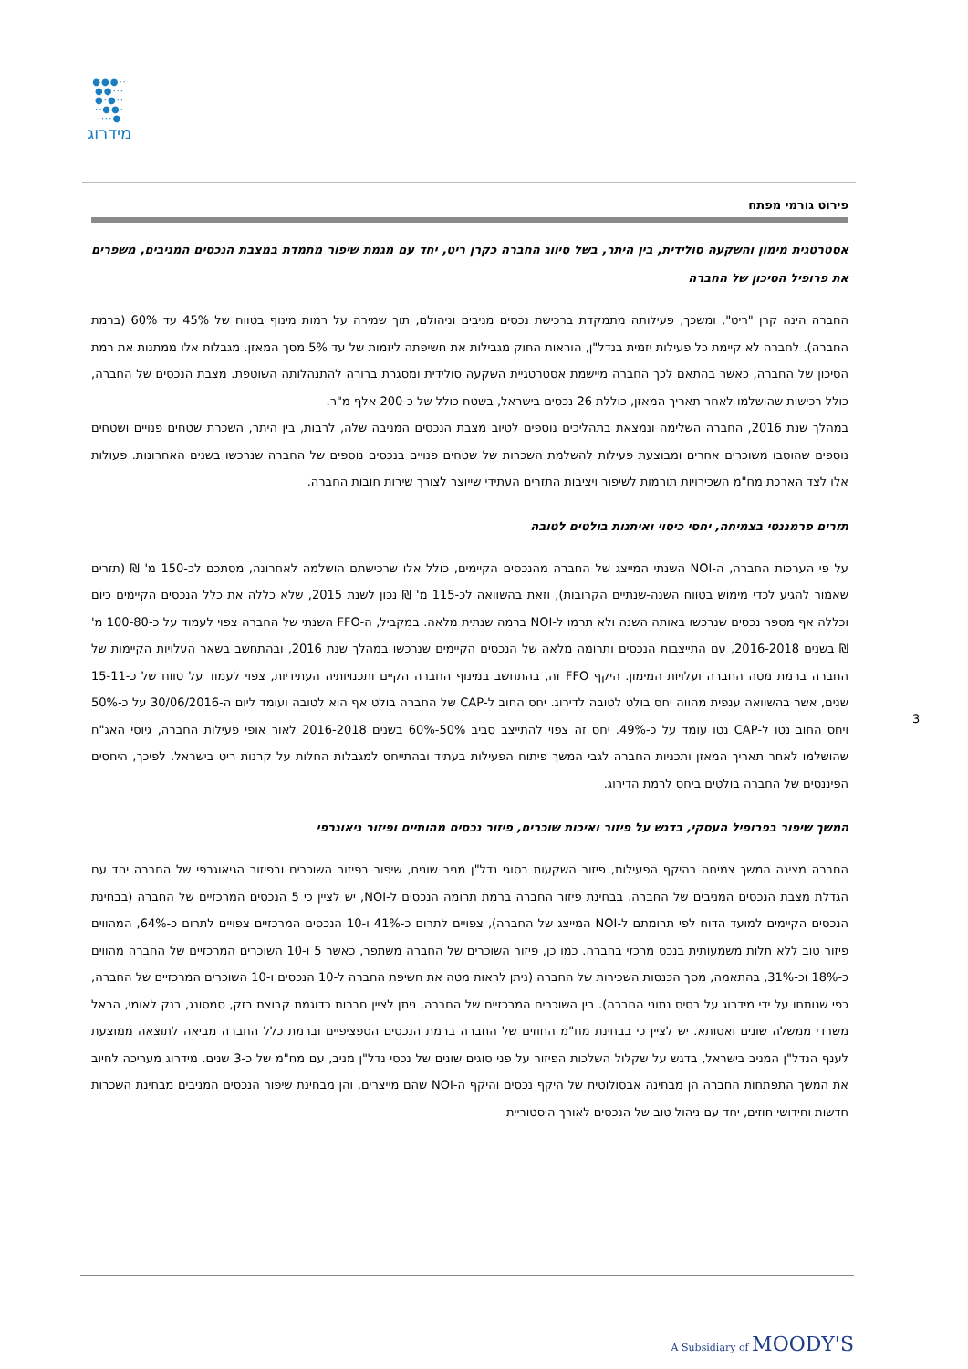●●●··
●●···
●·●··
··●●·
····●
מידרוג
פירוט גורמי מפתח
אסטרטגית מימון והשקעה סולידית, בין היתר, בשל סיווג החברה כקרן ריט, יחד עם מגמת שיפור מתמדת במצבת הנכסים המניבים, משפרים את פרופיל הסיכון של החברה
החברה הינה קרן "ריט", ומשכך, פעילותה מתמקדת ברכישת נכסים מניבים וניהולם, תוך שמירה על רמות מינוף בטווח של 45% עד 60% (ברמת החברה). לחברה לא קיימת כל פעילות יזמית בנדל"ן, הוראות החוק מגבילות את חשיפתה ליזמות של עד 5% מסך המאזן. מגבלות אלו ממתנות את רמת הסיכון של החברה, כאשר בהתאם לכך החברה מיישמת אסטרטגיית השקעה סולידית ומסגרת ברורה להתנהלותה השוטפת. מצבת הנכסים של החברה, כולל רכישות שהושלמו לאחר תאריך המאזן, כוללת 26 נכסים בישראל, בשטח כולל של כ-200 אלף מ"ר.
במהלך שנת 2016, החברה השלימה ונמצאת בתהליכים נוספים לטיוב מצבת הנכסים המניבה שלה, לרבות, בין היתר, השכרת שטחים פנויים ושטחים נוספים שהוסבו משוכרים אחרים ומבוצעת פעילות להשלמת השכרות של שטחים פנויים בנכסים נוספים של החברה שנרכשו בשנים האחרונות. פעולות אלו לצד הארכת מח"מ השכירויות תורמות לשיפור ויציבות התזרים העתידי שייוצר לצורך שירות חובות החברה.
תזרים פרמננטי בצמיחה, יחסי כיסוי ואיתנות בולטים לטובה
על פי הערכות החברה, ה-NOI השנתי המייצג של החברה מהנכסים הקיימים, כולל אלו שרכישתם הושלמה לאחרונה, מסתכם לכ-150 מ' ₪ (תזרים שאמור להגיע לכדי מימוש בטווח השנה-שנתיים הקרובות), וזאת בהשוואה לכ-115 מ' ₪ נכון לשנת 2015, שלא כללה את כלל הנכסים הקיימים כיום וכללה אף מספר נכסים שנרכשו באותה השנה ולא תרמו ל-NOI ברמה שנתית מלאה. במקביל, ה-FFO השנתי של החברה צפוי לעמוד על כ-100-80 מ' ₪ בשנים 2016-2018, עם התייצבות הנכסים ותרומה מלאה של הנכסים הקיימים שנרכשו במהלך שנת 2016, ובהתחשב בשאר העלויות הקיימות של החברה ברמת מטה החברה ועלויות המימון. היקף FFO זה, בהתחשב במינוף החברה הקיים ותכנויותיה העתידיות, צפוי לעמוד על טווח של כ-15-11 שנים, אשר בהשוואה ענפית מהווה יחס בולט לטובה לדירוג. יחס החוב ל-CAP של החברה בולט אף הוא לטובה ועומד ליום ה-30/06/2016 על כ-50% ויחס החוב נטו ל-CAP נטו עומד על כ-49%. יחס זה צפוי להתייצב סביב 50%-60% בשנים 2016-2018 לאור אופי פעילות החברה, גיוסי האג"ח שהושלמו לאחר תאריך המאזן ותכניות החברה לגבי המשך פיתוח הפעילות בעתיד ובהתייחס למגבלות החלות על קרנות ריט בישראל. לפיכך, היחסים הפיננסים של החברה בולטים ביחס לרמת הדירוג.
המשך שיפור בפרופיל העסקי, בדגש על פיזור ואיכות שוכרים, פיזור נכסים מהותיים ופיזור גיאוגרפי
החברה מציגה המשך צמיחה בהיקף הפעילות, פיזור השקעות בסוגי נדל"ן מניב שונים, שיפור בפיזור השוכרים ובפיזור הגיאוגרפי של החברה יחד עם הגדלת מצבת הנכסים המניבים של החברה. בבחינת פיזור החברה ברמת תרומה הנכסים ל-NOI, יש לציין כי 5 הנכסים המרכזיים של החברה (בבחינת הנכסים הקיימים למועד הדוח לפי תרומתם ל-NOI המייצג של החברה), צפויים לתרום כ-41% ו-10 הנכסים המרכזיים צפויים לתרום כ-64%, המהווים פיזור טוב ללא תלות משמעותית בנכס מרכזי בחברה. כמו כן, פיזור השוכרים של החברה משתפר, כאשר 5 ו-10 השוכרים המרכזיים של החברה מהווים כ-18% וכ-31%, בהתאמה, מסך הכנסות השכירות של החברה (ניתן לראות מטה את חשיפת החברה ל-10 הנכסים ו-10 השוכרים המרכזיים של החברה, כפי שנותחו על ידי מידרוג על בסיס נתוני החברה). בין השוכרים המרכזיים של החברה, ניתן לציין חברות כדוגמת קבוצת בזק, סמסונג, בנק לאומי, הראל משרדי ממשלה שונים ואסותא. יש לציין כי בבחינת מח"מ החוזים של החברה ברמת הנכסים הספציפיים וברמת כלל החברה מביאה לתוצאה ממוצעת לענף הנדל"ן המניב בישראל, בדגש על שקלול השלכות הפיזור על פני סוגים שונים של נכסי נדל"ן מניב, עם מח"מ של כ-3 שנים. מידרוג מעריכה לחיוב את המשך התפתחות החברה הן מבחינה אבסולוטית של היקף נכסים והיקף ה-NOI שהם מייצרים, והן מבחינת שיפור הנכסים המניבים מבחינת השכרות חדשות וחידושי חוזים, יחד עם ניהול טוב של הנכסים לאורך היסטוריית
3
A Subsidiary of MOODY'S